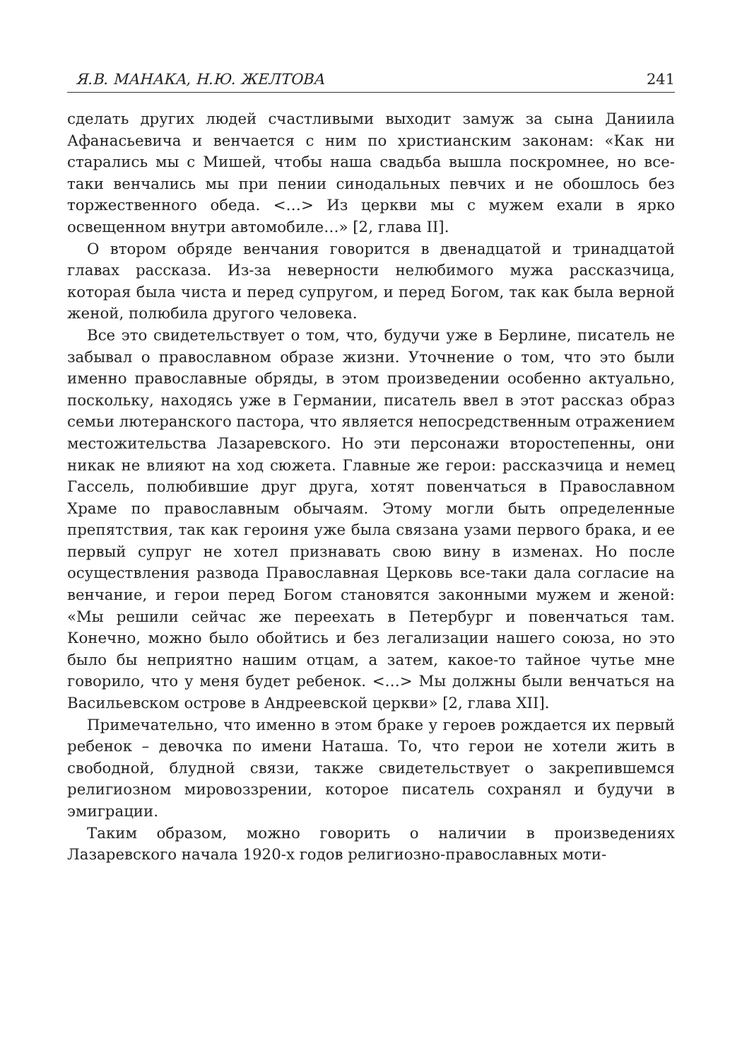Я.В. МАНАКА, Н.Ю. ЖЕЛТОВА 241
сделать других людей счастливыми выходит замуж за сына Даниила Афанасьевича и венчается с ним по христианским законам: «Как ни старались мы с Мишей, чтобы наша свадьба вышла поскромнее, но все-таки венчались мы при пении синодальных певчих и не обошлось без торжественного обеда. <…> Из церкви мы с мужем ехали в ярко освещенном внутри автомобиле…» [2, глава II].
О втором обряде венчания говорится в двенадцатой и тринадцатой главах рассказа. Из-за неверности нелюбимого мужа рассказчица, которая была чиста и перед супругом, и перед Богом, так как была верной женой, полюбила другого человека.
Все это свидетельствует о том, что, будучи уже в Берлине, писатель не забывал о православном образе жизни. Уточнение о том, что это были именно православные обряды, в этом произведении особенно актуально, поскольку, находясь уже в Германии, писатель ввел в этот рассказ образ семьи лютеранского пастора, что является непосредственным отражением местожительства Лазаревского. Но эти персонажи второстепенны, они никак не влияют на ход сюжета. Главные же герои: рассказчица и немец Гассель, полюбившие друг друга, хотят повенчаться в Православном Храме по православным обычаям. Этому могли быть определенные препятствия, так как героиня уже была связана узами первого брака, и ее первый супруг не хотел признавать свою вину в изменах. Но после осуществления развода Православная Церковь все-таки дала согласие на венчание, и герои перед Богом становятся законными мужем и женой: «Мы решили сейчас же переехать в Петербург и повенчаться там. Конечно, можно было обойтись и без легализации нашего союза, но это было бы неприятно нашим отцам, а затем, какое-то тайное чутье мне говорило, что у меня будет ребенок. <…> Мы должны были венчаться на Васильевском острове в Андреевской церкви» [2, глава XII].
Примечательно, что именно в этом браке у героев рождается их первый ребенок – девочка по имени Наташа. То, что герои не хотели жить в свободной, блудной связи, также свидетельствует о закрепившемся религиозном мировоззрении, которое писатель сохранял и будучи в эмиграции.
Таким образом, можно говорить о наличии в произведениях Лазаревского начала 1920-х годов религиозно-православных моти-